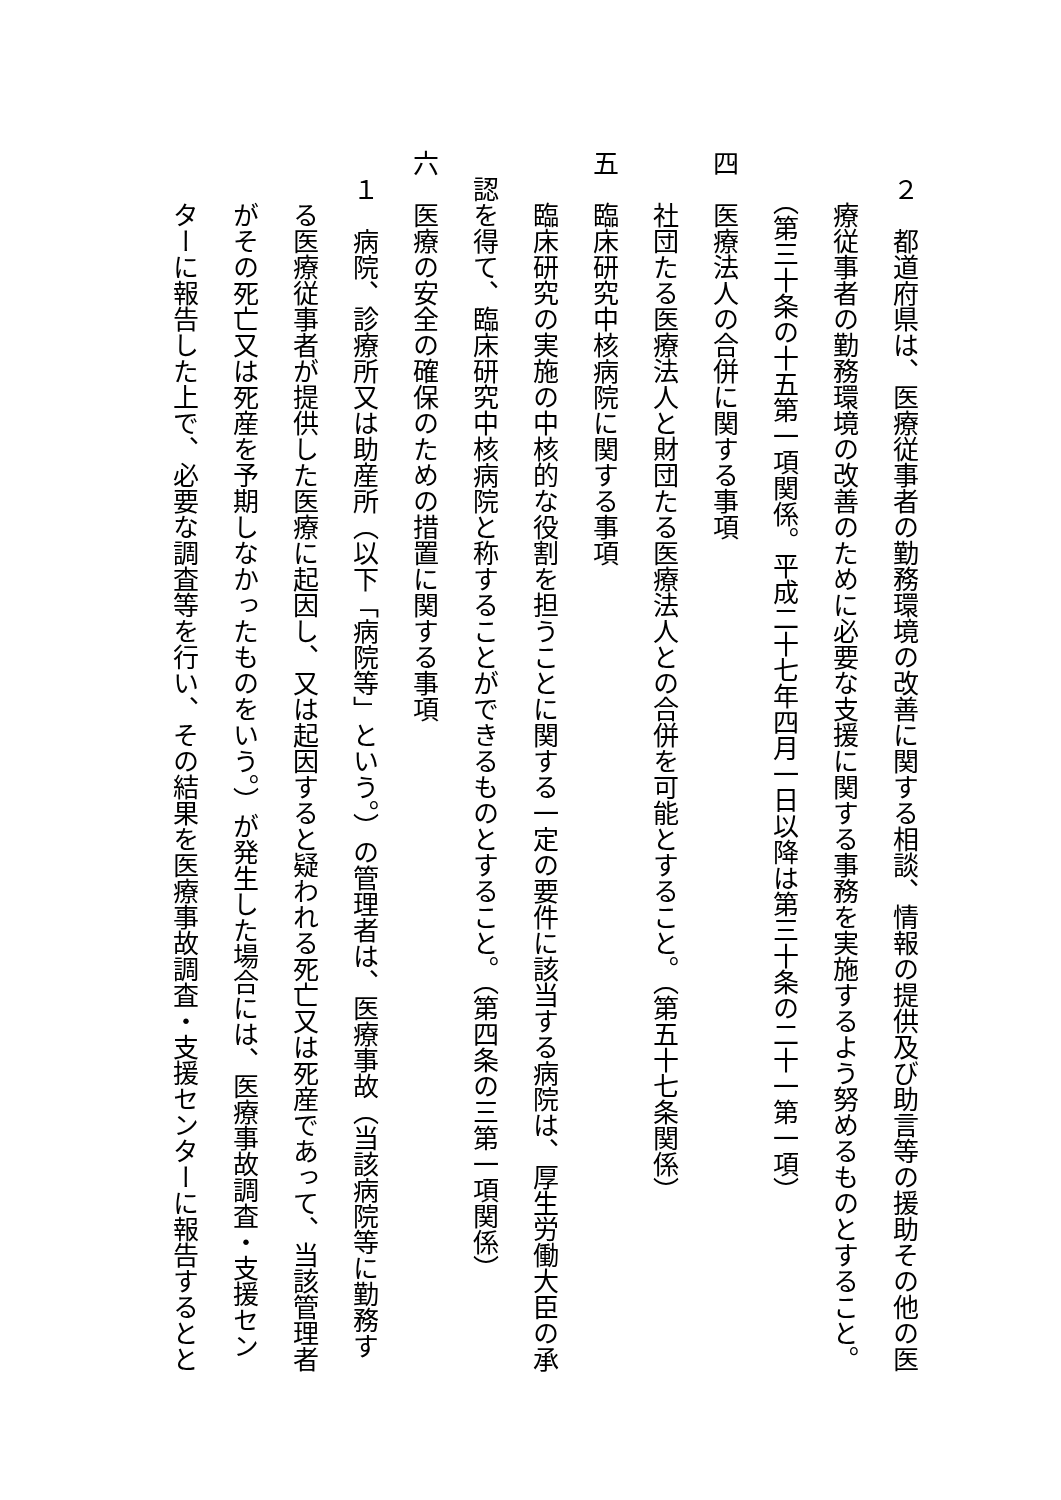２　都道府県は、医療従事者の勤務環境の改善に関する相談、情報の提供及び助言等の援助その他の医
　　療従事者の勤務環境の改善のために必要な支援に関する事務を実施するよう努めるものとすること。
　　（第三十条の十五第一項関係。平成二十七年四月一日以降は第三十条の二十一第一項）
四　医療法人の合併に関する事項
　　社団たる医療法人と財団たる医療法人との合併を可能とすること。（第五十七条関係）
五　臨床研究中核病院に関する事項
　　臨床研究の実施の中核的な役割を担うことに関する一定の要件に該当する病院は、厚生労働大臣の承
　認を得て、臨床研究中核病院と称することができるものとすること。（第四条の三第一項関係）
六　医療の安全の確保のための措置に関する事項
　１　病院、診療所又は助産所（以下「病院等」という。）の管理者は、医療事故（当該病院等に勤務す
　　る医療従事者が提供した医療に起因し、又は起因すると疑われる死亡又は死産であって、当該管理者
　　がその死亡又は死産を予期しなかったものをいう。）が発生した場合には、医療事故調査・支援セン
　　ターに報告した上で、必要な調査等を行い、その結果を医療事故調査・支援センターに報告するとと